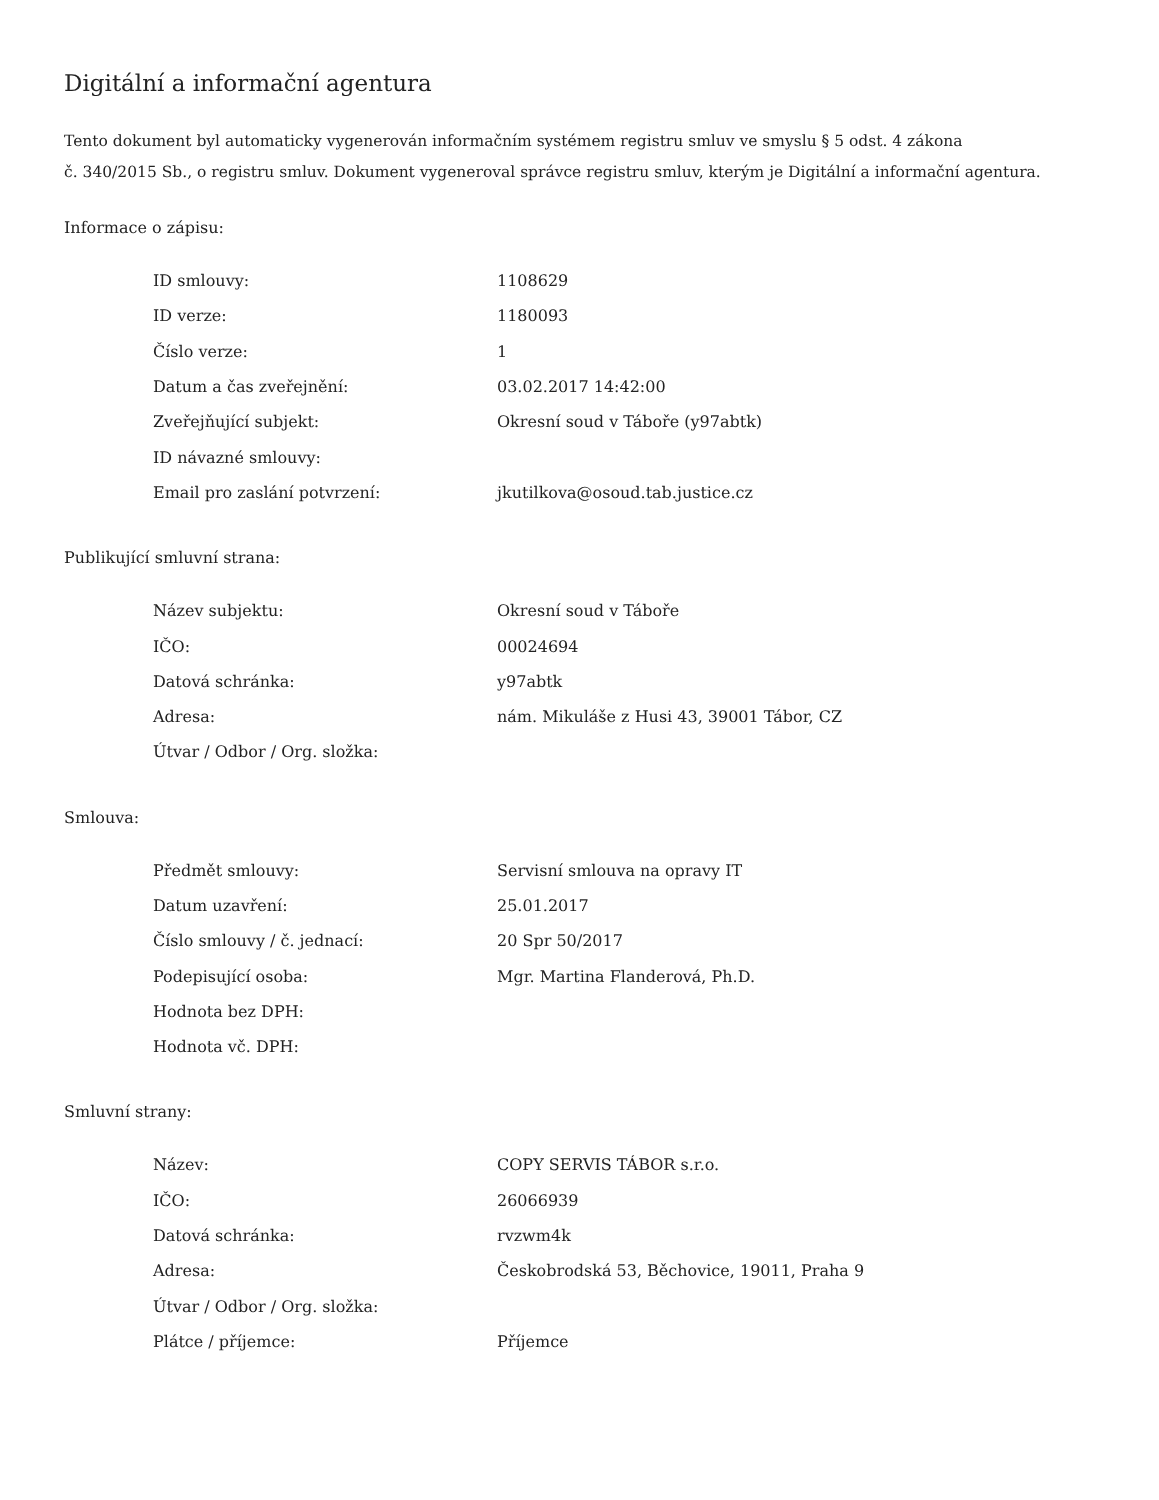Digitální a informační agentura
Tento dokument byl automaticky vygenerován informačním systémem registru smluv ve smyslu § 5 odst. 4 zákona
č. 340/2015 Sb., o registru smluv. Dokument vygeneroval správce registru smluv, kterým je Digitální a informační agentura.
Informace o zápisu:
| ID smlouvy: | 1108629 |
| ID verze: | 1180093 |
| Číslo verze: | 1 |
| Datum a čas zveřejnění: | 03.02.2017 14:42:00 |
| Zveřejňující subjekt: | Okresní soud v Táboře (y97abtk) |
| ID návazné smlouvy: | |
| Email pro zaslání potvrzení: | jkutilkova@osoud.tab.justice.cz |
Publikující smluvní strana:
| Název subjektu: | Okresní soud v Táboře |
| IČO: | 00024694 |
| Datová schránka: | y97abtk |
| Adresa: | nám. Mikuláše z Husi 43, 39001 Tábor, CZ |
| Útvar / Odbor / Org. složka: | |
Smlouva:
| Předmět smlouvy: | Servisní smlouva na opravy IT |
| Datum uzavření: | 25.01.2017 |
| Číslo smlouvy / č. jednací: | 20 Spr 50/2017 |
| Podepisující osoba: | Mgr. Martina Flanderová, Ph.D. |
| Hodnota bez DPH: | |
| Hodnota vč. DPH: | |
Smluvní strany:
| Název: | COPY SERVIS TÁBOR s.r.o. |
| IČO: | 26066939 |
| Datová schránka: | rvzwm4k |
| Adresa: | Českobrodská 53, Běchovice, 19011, Praha 9 |
| Útvar / Odbor / Org. složka: | |
| Plátce / příjemce: | Příjemce |